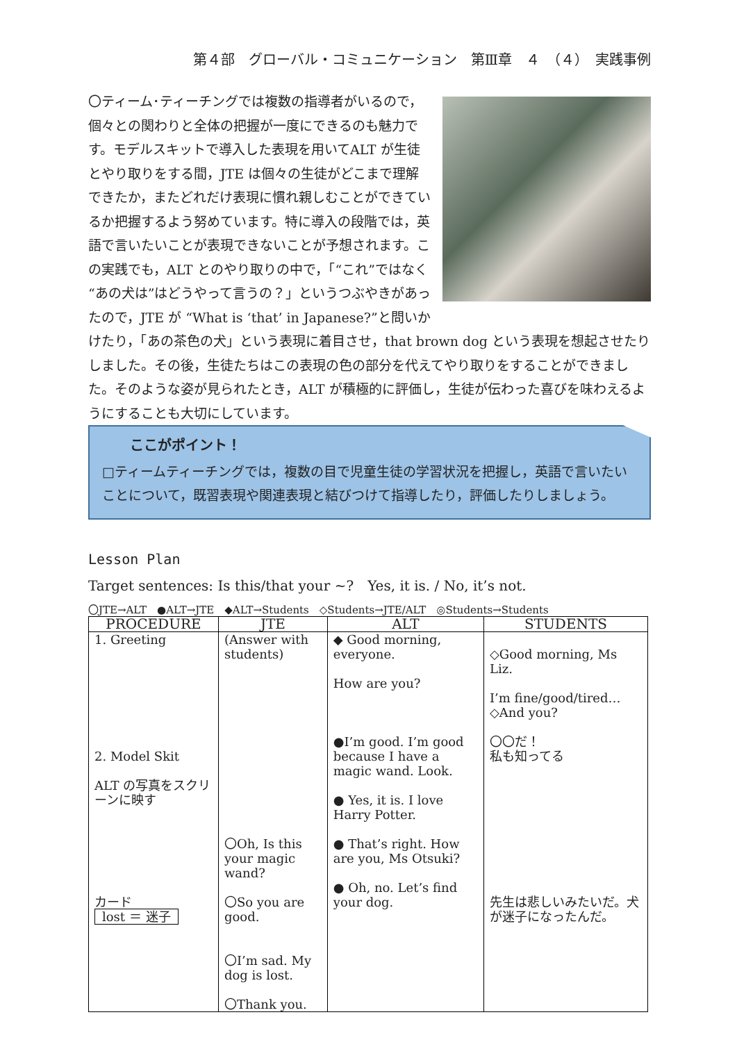第４部　グローバル・コミュニケーション　第Ⅲ章　４　（４）　実践事例
〇ティーム･ティーチングでは複数の指導者がいるので，個々との関わりと全体の把握が一度にできるのも魅力です。モデルスキットで導入した表現を用いてALT が生徒とやり取りをする間，JTE は個々の生徒がどこまで理解できたか，またどれだけ表現に慣れ親しむことができているか把握するよう努めています。特に導入の段階では，英語で言いたいことが表現できないことが予想されます。この実践でも，ALT とのやり取りの中で，「“これ”ではなく“あの犬は”はどうやって言うの？」というつぶやきがあったので，JTE が “What is ‘that’ in Japanese?”と問いかけたり，「あの茶色の犬」という表現に着目させ，that brown dog という表現を想起させたりしました。その後，生徒たちはこの表現の色の部分を代えてやり取りをすることができました。そのような姿が見られたとき，ALT が積極的に評価し，生徒が伝わった喜びを味わえるようにすることも大切にしています。
ここがポイント！
□ティームティーチングでは，複数の目で児童生徒の学習状況を把握し，英語で言いたいことについて，既習表現や関連表現と結びつけて指導したり，評価したりしましょう。
Lesson Plan
Target sentences: Is this/that your ~?　Yes, it is. / No, it’s not.
〇JTE→ALT　●ALT→JTE　◆ALT→Students　◇Students→JTE/ALT　◎Students→Students
| PROCEDURE | JTE | ALT | STUDENTS |
| --- | --- | --- | --- |
| 1. Greeting 2. Model Skit ALT の写真をスクリーンに映す カード lost ＝ 迷子 | (Answer with students) 〇Oh, Is this your magic wand? 〇So you are good. 〇I’m sad. My dog is lost. 〇Thank you. | ◆ Good morning, everyone. How are you? ●I’m good. I’m good because I have a magic wand. Look. ● Yes, it is. I love Harry Potter. ● That’s right. How are you, Ms Otsuki? ● Oh, no. Let’s find your dog. | ◇Good morning, Ms Liz. I’m fine/good/tired… ◇And you? 〇〇だ！ 私も知ってる 先生は悲しいみたいだ。犬が迷子になったんだ。 |